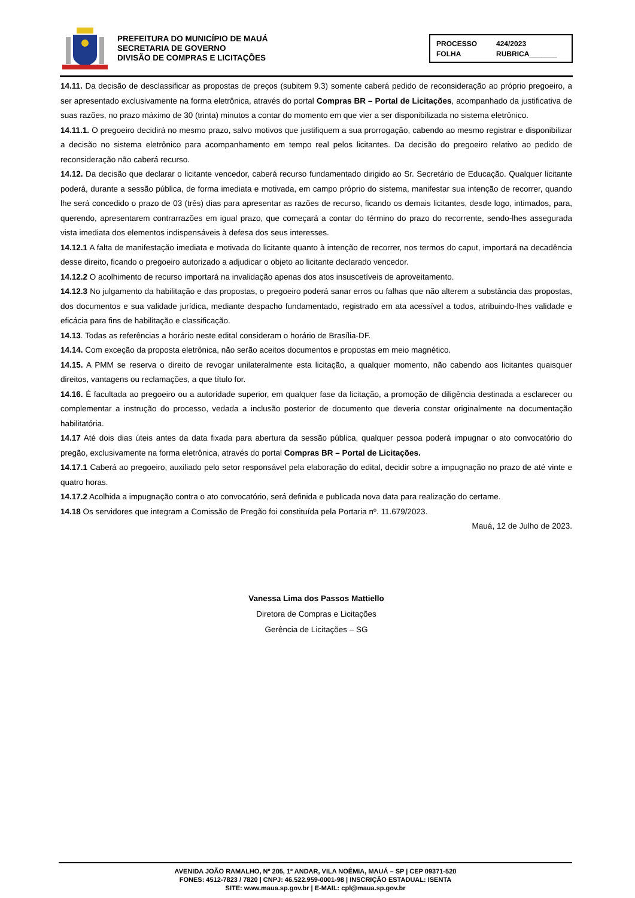PREFEITURA DO MUNICÍPIO DE MAUÁ
SECRETARIA DE GOVERNO
DIVISÃO DE COMPRAS E LICITAÇÕES
PROCESSO 424/2023 FOLHA RUBRICA_______
14.11. Da decisão de desclassificar as propostas de preços (subitem 9.3) somente caberá pedido de reconsideração ao próprio pregoeiro, a ser apresentado exclusivamente na forma eletrônica, através do portal Compras BR – Portal de Licitações, acompanhado da justificativa de suas razões, no prazo máximo de 30 (trinta) minutos a contar do momento em que vier a ser disponibilizada no sistema eletrônico.
14.11.1. O pregoeiro decidirá no mesmo prazo, salvo motivos que justifiquem a sua prorrogação, cabendo ao mesmo registrar e disponibilizar a decisão no sistema eletrônico para acompanhamento em tempo real pelos licitantes. Da decisão do pregoeiro relativo ao pedido de reconsideração não caberá recurso.
14.12. Da decisão que declarar o licitante vencedor, caberá recurso fundamentado dirigido ao Sr. Secretário de Educação. Qualquer licitante poderá, durante a sessão pública, de forma imediata e motivada, em campo próprio do sistema, manifestar sua intenção de recorrer, quando lhe será concedido o prazo de 03 (três) dias para apresentar as razões de recurso, ficando os demais licitantes, desde logo, intimados, para, querendo, apresentarem contrarrazões em igual prazo, que começará a contar do término do prazo do recorrente, sendo-lhes assegurada vista imediata dos elementos indispensáveis à defesa dos seus interesses.
14.12.1 A falta de manifestação imediata e motivada do licitante quanto à intenção de recorrer, nos termos do caput, importará na decadência desse direito, ficando o pregoeiro autorizado a adjudicar o objeto ao licitante declarado vencedor.
14.12.2 O acolhimento de recurso importará na invalidação apenas dos atos insuscetíveis de aproveitamento.
14.12.3 No julgamento da habilitação e das propostas, o pregoeiro poderá sanar erros ou falhas que não alterem a substância das propostas, dos documentos e sua validade jurídica, mediante despacho fundamentado, registrado em ata acessível a todos, atribuindo-lhes validade e eficácia para fins de habilitação e classificação.
14.13. Todas as referências a horário neste edital consideram o horário de Brasília-DF.
14.14. Com exceção da proposta eletrônica, não serão aceitos documentos e propostas em meio magnético.
14.15. A PMM se reserva o direito de revogar unilateralmente esta licitação, a qualquer momento, não cabendo aos licitantes quaisquer direitos, vantagens ou reclamações, a que título for.
14.16. É facultada ao pregoeiro ou a autoridade superior, em qualquer fase da licitação, a promoção de diligência destinada a esclarecer ou complementar a instrução do processo, vedada a inclusão posterior de documento que deveria constar originalmente na documentação habilitatória.
14.17 Até dois dias úteis antes da data fixada para abertura da sessão pública, qualquer pessoa poderá impugnar o ato convocatório do pregão, exclusivamente na forma eletrônica, através do portal Compras BR – Portal de Licitações.
14.17.1 Caberá ao pregoeiro, auxiliado pelo setor responsável pela elaboração do edital, decidir sobre a impugnação no prazo de até vinte e quatro horas.
14.17.2 Acolhida a impugnação contra o ato convocatório, será definida e publicada nova data para realização do certame.
14.18 Os servidores que integram a Comissão de Pregão foi constituída pela Portaria nº. 11.679/2023.
Mauá, 12 de Julho de 2023.
Vanessa Lima dos Passos Mattiello
Diretora de Compras e Licitações
Gerência de Licitações – SG
AVENIDA JOÃO RAMALHO, Nº 205, 1º ANDAR, VILA NOÊMIA, MAUÁ – SP | CEP 09371-520
FONES: 4512-7823 / 7820 | CNPJ: 46.522.959-0001-98 | INSCRIÇÃO ESTADUAL: ISENTA
SITE: www.maua.sp.gov.br | E-MAIL: cpl@maua.sp.gov.br